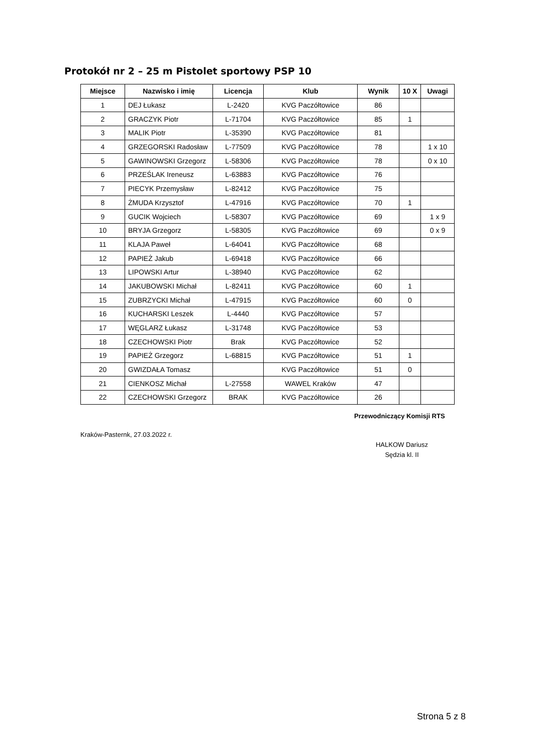Protokół nr 2 – 25 m Pistolet sportowy PSP 10
| Miejsce | Nazwisko i imię | Licencja | Klub | Wynik | 10 X | Uwagi |
| --- | --- | --- | --- | --- | --- | --- |
| 1 | DEJ Łukasz | L-2420 | KVG Paczółtowice | 86 | | |
| 2 | GRACZYK Piotr | L-71704 | KVG Paczółtowice | 85 | 1 | |
| 3 | MALIK Piotr | L-35390 | KVG Paczółtowice | 81 | | |
| 4 | GRZEGORSKI Radosław | L-77509 | KVG Paczółtowice | 78 | | 1 x 10 |
| 5 | GAWINOWSKI Grzegorz | L-58306 | KVG Paczółtowice | 78 | | 0 x 10 |
| 6 | PRZEŚLAK Ireneusz | L-63883 | KVG Paczółtowice | 76 | | |
| 7 | PIECYK Przemysław | L-82412 | KVG Paczółtowice | 75 | | |
| 8 | ŻMUDA Krzysztof | L-47916 | KVG Paczółtowice | 70 | 1 | |
| 9 | GUCIK Wojciech | L-58307 | KVG Paczółtowice | 69 | | 1 x 9 |
| 10 | BRYJA Grzegorz | L-58305 | KVG Paczółtowice | 69 | | 0 x 9 |
| 11 | KLAJA Paweł | L-64041 | KVG Paczółtowice | 68 | | |
| 12 | PAPIEŻ Jakub | L-69418 | KVG Paczółtowice | 66 | | |
| 13 | LIPOWSKI Artur | L-38940 | KVG Paczółtowice | 62 | | |
| 14 | JAKUBOWSKI Michał | L-82411 | KVG Paczółtowice | 60 | 1 | |
| 15 | ZUBRZYCKI Michał | L-47915 | KVG Paczółtowice | 60 | 0 | |
| 16 | KUCHARSKI Leszek | L-4440 | KVG Paczółtowice | 57 | | |
| 17 | WĘGLARZ Łukasz | L-31748 | KVG Paczółtowice | 53 | | |
| 18 | CZECHOWSKI Piotr | Brak | KVG Paczółtowice | 52 | | |
| 19 | PAPIEŻ Grzegorz | L-68815 | KVG Paczółtowice | 51 | 1 | |
| 20 | GWIZDAŁA Tomasz | | KVG Paczółtowice | 51 | 0 | |
| 21 | CIENKOSZ Michał | L-27558 | WAWEL Kraków | 47 | | |
| 22 | CZECHOWSKI Grzegorz | BRAK | KVG Paczółtowice | 26 | | |
Przewodniczący Komisji RTS
Kraków-Pasternk, 27.03.2022 r.
HALKOW Dariusz
Sędzia kl. II
Strona 5 z 8